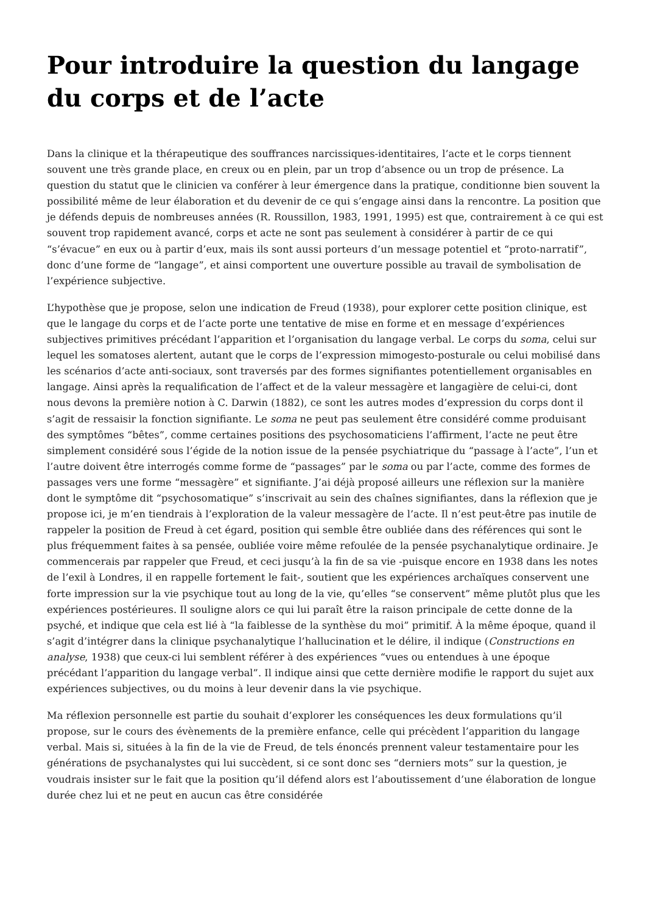Pour introduire la question du langage du corps et de l’acte
Dans la clinique et la thérapeutique des souffrances narcissiques-identitaires, l’acte et le corps tiennent souvent une très grande place, en creux ou en plein, par un trop d’absence ou un trop de présence. La question du statut que le clinicien va conférer à leur émergence dans la pratique, conditionne bien souvent la possibilité même de leur élaboration et du devenir de ce qui s’engage ainsi dans la rencontre. La position que je défends depuis de nombreuses années (R. Roussillon, 1983, 1991, 1995) est que, contrairement à ce qui est souvent trop rapidement avancé, corps et acte ne sont pas seulement à considérer à partir de ce qui “s’évacue” en eux ou à partir d’eux, mais ils sont aussi porteurs d’un message potentiel et “proto-narratif”, donc d’une forme de “langage”, et ainsi comportent une ouverture possible au travail de symbolisation de l’expérience subjective.
L’hypothèse que je propose, selon une indication de Freud (1938), pour explorer cette position clinique, est que le langage du corps et de l’acte porte une tentative de mise en forme et en message d’expériences subjectives primitives précédant l’apparition et l’organisation du langage verbal. Le corps du soma, celui sur lequel les somatoses alertent, autant que le corps de l’expression mimogesto-posturale ou celui mobilisé dans les scénarios d’acte anti-sociaux, sont traversés par des formes signifiantes potentiellement organisables en langage. Ainsi après la requalification de l’affect et de la valeur messagère et langagière de celui-ci, dont nous devons la première notion à C. Darwin (1882), ce sont les autres modes d’expression du corps dont il s’agit de ressaisir la fonction signifiante. Le soma ne peut pas seulement être considéré comme produisant des symptômes “bêtes”, comme certaines positions des psychosomaticiens l’affirment, l’acte ne peut être simplement considéré sous l’égide de la notion issue de la pensée psychiatrique du “passage à l’acte”, l’un et l’autre doivent être interrogés comme forme de “passages” par le soma ou par l’acte, comme des formes de passages vers une forme “messagère” et signifiante. J’ai déjà proposé ailleurs une réflexion sur la manière dont le symptôme dit “psychosomatique” s’inscrivait au sein des chaînes signifiantes, dans la réflexion que je propose ici, je m’en tiendrais à l’exploration de la valeur messagère de l’acte. Il n’est peut-être pas inutile de rappeler la position de Freud à cet égard, position qui semble être oubliée dans des références qui sont le plus fréquemment faites à sa pensée, oubliée voire même refoulée de la pensée psychanalytique ordinaire. Je commencerais par rappeler que Freud, et ceci jusqu’à la fin de sa vie -puisque encore en 1938 dans les notes de l’exil à Londres, il en rappelle fortement le fait-, soutient que les expériences archaïques conservent une forte impression sur la vie psychique tout au long de la vie, qu’elles “se conservent” même plutôt plus que les expériences postérieures. Il souligne alors ce qui lui paraît être la raison principale de cette donne de la psyché, et indique que cela est lié à “la faiblesse de la synthèse du moi” primitif. À la même époque, quand il s’agit d’intégrer dans la clinique psychanalytique l’hallucination et le délire, il indique (Constructions en analyse, 1938) que ceux-ci lui semblent référer à des expériences “vues ou entendues à une époque précédant l’apparition du langage verbal”. Il indique ainsi que cette dernière modifie le rapport du sujet aux expériences subjectives, ou du moins à leur devenir dans la vie psychique.
Ma réflexion personnelle est partie du souhait d’explorer les conséquences les deux formulations qu’il propose, sur le cours des évènements de la première enfance, celle qui précèdent l’apparition du langage verbal. Mais si, situées à la fin de la vie de Freud, de tels énoncés prennent valeur testamentaire pour les générations de psychanalystes qui lui succèdent, si ce sont donc ses “derniers mots” sur la question, je voudrais insister sur le fait que la position qu’il défend alors est l’aboutissement d’une élaboration de longue durée chez lui et ne peut en aucun cas être considérée